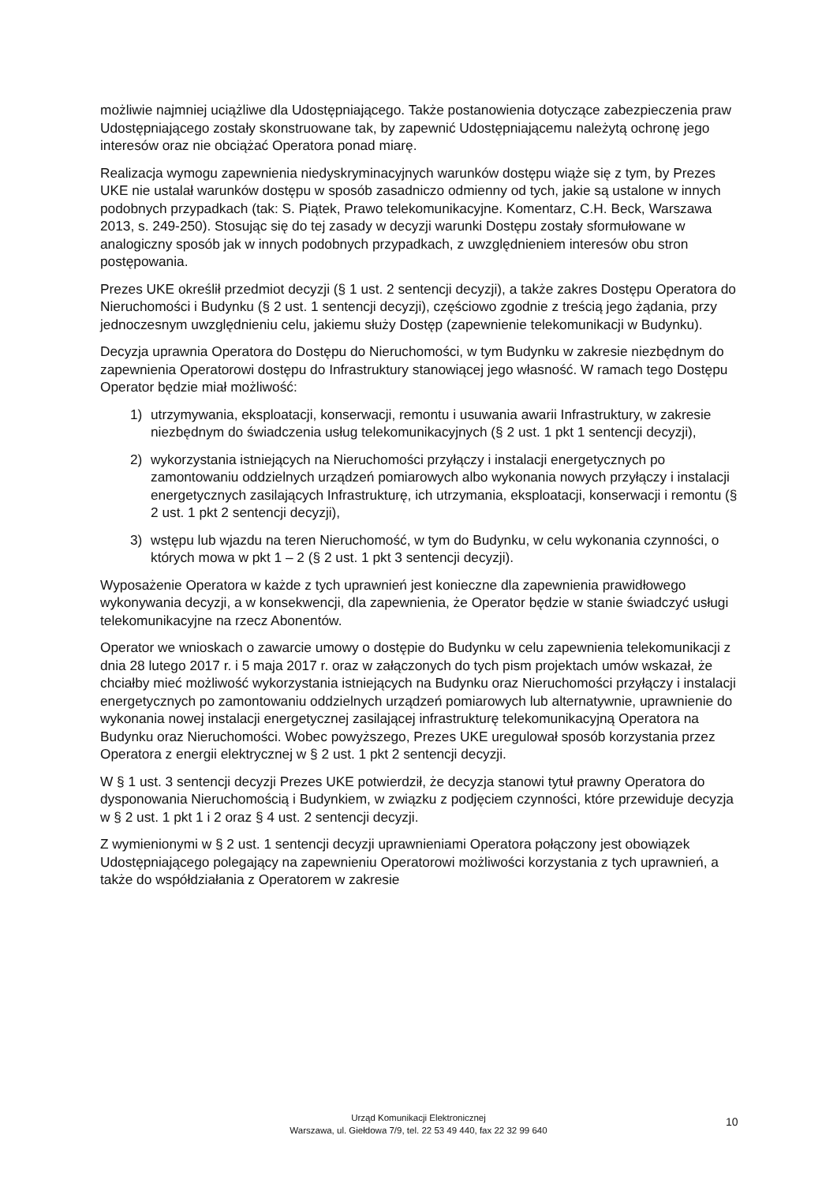możliwie najmniej uciążliwe dla Udostępniającego. Także postanowienia dotyczące zabezpieczenia praw Udostępniającego zostały skonstruowane tak, by zapewnić Udostępniającemu należytą ochronę jego interesów oraz nie obciążać Operatora ponad miarę.
Realizacja wymogu zapewnienia niedyskryminacyjnych warunków dostępu wiąże się z tym, by Prezes UKE nie ustalał warunków dostępu w sposób zasadniczo odmienny od tych, jakie są ustalone w innych podobnych przypadkach (tak: S. Piątek, Prawo telekomunikacyjne. Komentarz, C.H. Beck, Warszawa 2013, s. 249-250). Stosując się do tej zasady w decyzji warunki Dostępu zostały sformułowane w analogiczny sposób jak w innych podobnych przypadkach, z uwzględnieniem interesów obu stron postępowania.
Prezes UKE określił przedmiot decyzji (§ 1 ust. 2 sentencji decyzji), a także zakres Dostępu Operatora do Nieruchomości i Budynku (§ 2 ust. 1 sentencji decyzji), częściowo zgodnie z treścią jego żądania, przy jednoczesnym uwzględnieniu celu, jakiemu służy Dostęp (zapewnienie telekomunikacji w Budynku).
Decyzja uprawnia Operatora do Dostępu do Nieruchomości, w tym Budynku w zakresie niezbędnym do zapewnienia Operatorowi dostępu do Infrastruktury stanowiącej jego własność. W ramach tego Dostępu Operator będzie miał możliwość:
1) utrzymywania, eksploatacji, konserwacji, remontu i usuwania awarii Infrastruktury, w zakresie niezbędnym do świadczenia usług telekomunikacyjnych (§ 2 ust. 1 pkt 1 sentencji decyzji),
2) wykorzystania istniejących na Nieruchomości przyłączy i instalacji energetycznych po zamontowaniu oddzielnych urządzeń pomiarowych albo wykonania nowych przyłączy i instalacji energetycznych zasilających Infrastrukturę, ich utrzymania, eksploatacji, konserwacji i remontu (§ 2 ust. 1 pkt 2 sentencji decyzji),
3) wstępu lub wjazdu na teren Nieruchomość, w tym do Budynku, w celu wykonania czynności, o których mowa w pkt 1 – 2 (§ 2 ust. 1 pkt 3 sentencji decyzji).
Wyposażenie Operatora w każde z tych uprawnień jest konieczne dla zapewnienia prawidłowego wykonywania decyzji, a w konsekwencji, dla zapewnienia, że Operator będzie w stanie świadczyć usługi telekomunikacyjne na rzecz Abonentów.
Operator we wnioskach o zawarcie umowy o dostępie do Budynku w celu zapewnienia telekomunikacji z dnia 28 lutego 2017 r. i 5 maja 2017 r. oraz w załączonych do tych pism projektach umów wskazał, że chciałby mieć możliwość wykorzystania istniejących na Budynku oraz Nieruchomości przyłączy i instalacji energetycznych po zamontowaniu oddzielnych urządzeń pomiarowych lub alternatywnie, uprawnienie do wykonania nowej instalacji energetycznej zasilającej infrastrukturę telekomunikacyjną Operatora na Budynku oraz Nieruchomości. Wobec powyższego, Prezes UKE uregulował sposób korzystania przez Operatora z energii elektrycznej w § 2 ust. 1 pkt 2 sentencji decyzji.
W § 1 ust. 3 sentencji decyzji Prezes UKE potwierdził, że decyzja stanowi tytuł prawny Operatora do dysponowania Nieruchomością i Budynkiem, w związku z podjęciem czynności, które przewiduje decyzja w § 2 ust. 1 pkt 1 i 2 oraz § 4 ust. 2 sentencji decyzji.
Z wymienionymi w § 2 ust. 1 sentencji decyzji uprawnieniami Operatora połączony jest obowiązek Udostępniającego polegający na zapewnieniu Operatorowi możliwości korzystania z tych uprawnień, a także do współdziałania z Operatorem w zakresie
Urząd Komunikacji Elektronicznej
Warszawa, ul. Giełdowa 7/9, tel. 22 53 49 440, fax 22 32 99 640
10